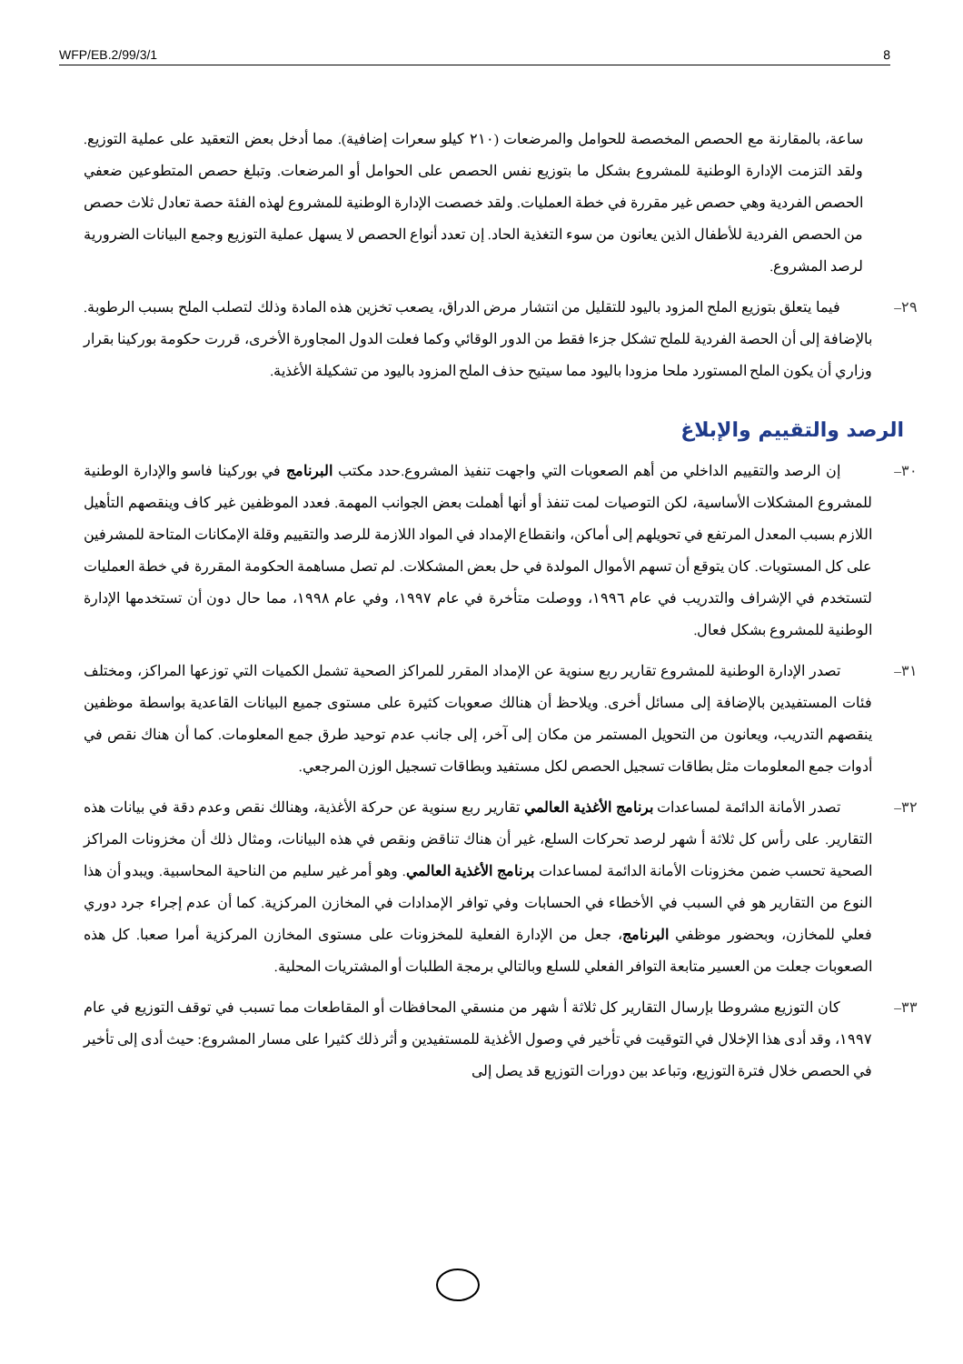WFP/EB.2/99/3/1 8
ساعة، بالمقارنة مع الحصص المخصصة للحوامل والمرضعات (٢١٠ كيلو سعرات إضافية). مما أدخل بعض التعقيد على عملية التوزيع. ولقد التزمت الإدارة الوطنية للمشروع بشكل ما بتوزيع نفس الحصص على الحوامل أو المرضعات. وتبلغ حصص المتطوعين ضعفي الحصص الفردية وهي حصص غير مقررة في خطة العمليات. ولقد خصصت الإدارة الوطنية للمشروع لهذه الفئة حصة تعادل ثلاث حصص من الحصص الفردية للأطفال الذين يعانون من سوء التغذية الحاد. إن تعدد أنواع الحصص لا يسهل عملية التوزيع وجمع البيانات الضرورية لرصد المشروع.
٢٩– فيما يتعلق بتوزيع الملح المزود باليود للتقليل من انتشار مرض الدراق، يصعب تخزين هذه المادة وذلك لتصلب الملح بسبب الرطوبة. بالإضافة إلى أن الحصة الفردية للملح تشكل جزءا فقط من الدور الوقائي وكما فعلت الدول المجاورة الأخرى، قررت حكومة بوركينا بقرار وزاري أن يكون الملح المستورد ملحا مزودا باليود مما سيتيح حذف الملح المزود باليود من تشكيلة الأغذية.
الرصد والتقييم والإبلاغ
٣٠– إن الرصد والتقييم الداخلي من أهم الصعوبات التي واجهت تنفيذ المشروع.حدد مكتب البرنامج في بوركينا فاسو والإدارة الوطنية للمشروع المشكلات الأساسية، لكن التوصيات لمت تنفذ أو أنها أهملت بعض الجوانب المهمة. فعدد الموظفين غير كاف وينقصهم التأهيل اللازم بسبب المعدل المرتفع في تحويلهم إلى أماكن، وانقطاع الإمداد في المواد اللازمة للرصد والتقييم وقلة الإمكانات المتاحة للمشرفين على كل المستويات. كان يتوقع أن تسهم الأموال المولدة في حل بعض المشكلات. لم تصل مساهمة الحكومة المقررة في خطة العمليات لتستخدم في الإشراف والتدريب في عام ١٩٩٦، ووصلت متأخرة في عام ١٩٩٧، وفي عام ١٩٩٨، مما حال دون أن تستخدمها الإدارة الوطنية للمشروع بشكل فعال.
٣١– تصدر الإدارة الوطنية للمشروع تقارير ربع سنوية عن الإمداد المقرر للمراكز الصحية تشمل الكميات التي توزعها المراكز، ومختلف فئات المستفيدين بالإضافة إلى مسائل أخرى. ويلاحظ أن هنالك صعوبات كثيرة على مستوى جميع البيانات القاعدية بواسطة موظفين ينقصهم التدريب، ويعانون من التحويل المستمر من مكان إلى آخر، إلى جانب عدم توحيد طرق جمع المعلومات. كما أن هناك نقص في أدوات جمع المعلومات مثل بطاقات تسجيل الحصص لكل مستفيد وبطاقات تسجيل الوزن المرجعي.
٣٢– تصدر الأمانة الدائمة لمساعدات برنامج الأغذية العالمي تقارير ربع سنوية عن حركة الأغذية، وهنالك نقص وعدم دقة في بيانات هذه التقارير. على رأس كل ثلاثة أ شهر لرصد تحركات السلع، غير أن هناك تناقض ونقص في هذه البيانات، ومثال ذلك أن مخزونات المراكز الصحية تحسب ضمن مخزونات الأمانة الدائمة لمساعدات برنامج الأغذية العالمي. وهو أمر غير سليم من الناحية المحاسبية. ويبدو أن هذا النوع من التقارير هو في السبب في الأخطاء في الحسابات وفي توافر الإمدادات في المخازن المركزية. كما أن عدم إجراء جرد دوري فعلي للمخازن، وبحضور موظفي البرنامج، جعل من الإدارة الفعلية للمخزونات على مستوى المخازن المركزية أمرا صعبا. كل هذه الصعوبات جعلت من العسير متابعة التوافر الفعلي للسلع وبالتالي برمجة الطلبات أو المشتريات المحلية.
٣٣– كان التوزيع مشروطا بإرسال التقارير كل ثلاثة أ شهر من منسقي المحافظات أو المقاطعات مما تسبب في توقف التوزيع في عام ١٩٩٧، وقد أدى هذا الإخلال في التوقيت في تأخير في وصول الأغذية للمستفيدين و أثر ذلك كثيرا على مسار المشروع: حيث أدى إلى تأخير في الحصص خلال فترة التوزيع، وتباعد بين دورات التوزيع قد يصل إلى